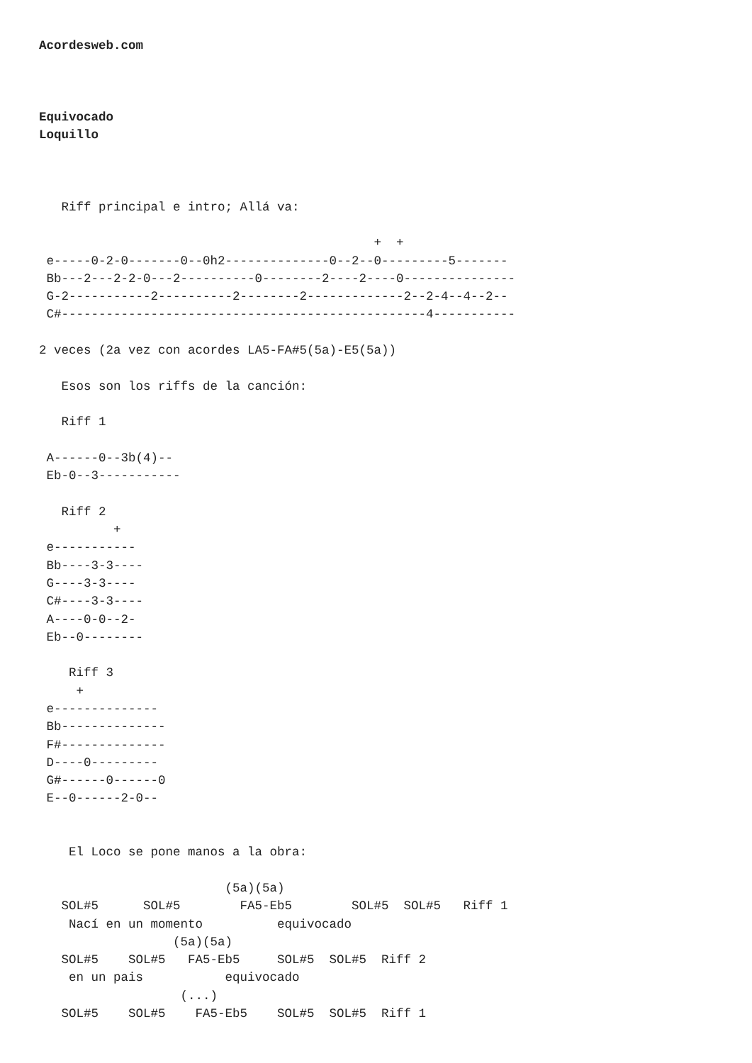Acordesweb.com



Equivocado
Loquillo



   Riff principal e intro; Allá va:

                                             +  +
 e-----0-2-0-------0--0h2--------------0--2--0---------5-------
 Bb---2---2-2-0---2----------0--------2----2----0---------------
 G-2-----------2----------2--------2-------------2--2-4--4--2--
 C#-------------------------------------------------4-----------

2 veces (2a vez con acordes LA5-FA#5(5a)-E5(5a))

   Esos son los riffs de la canción:

   Riff 1

 A------0--3b(4)--
 Eb-0--3-----------

   Riff 2
          +
 e-----------
 Bb----3-3----
 G----3-3----
 C#----3-3----
 A----0-0--2-
 Eb--0--------

    Riff 3
     +
 e--------------
 Bb--------------
 F#--------------
 D----0---------
 G#------0------0
 E--0------2-0--


    El Loco se pone manos a la obra:

                         (5a)(5a)
   SOL#5      SOL#5        FA5-Eb5        SOL#5  SOL#5   Riff 1
    Nací en un momento          equivocado
                  (5a)(5a)
   SOL#5    SOL#5   FA5-Eb5     SOL#5  SOL#5  Riff 2
    en un pais           equivocado
                   (...)
   SOL#5    SOL#5    FA5-Eb5    SOL#5  SOL#5  Riff 1